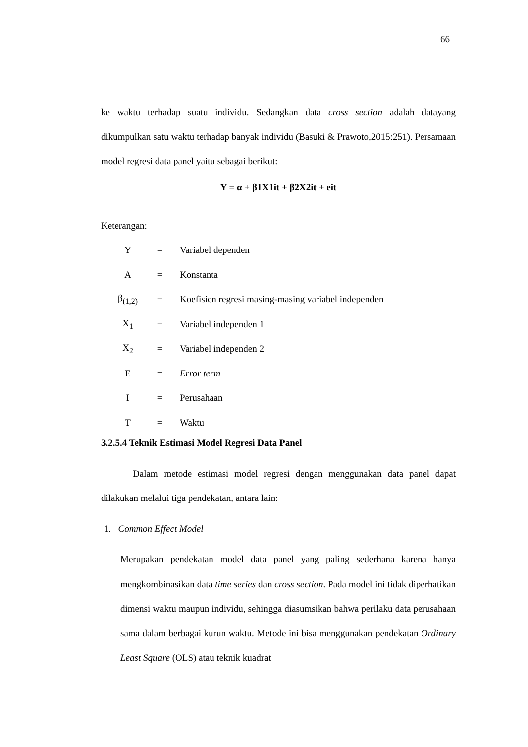66
ke waktu terhadap suatu individu. Sedangkan data cross section adalah datayang dikumpulkan satu waktu terhadap banyak individu (Basuki & Prawoto,2015:251). Persamaan model regresi data panel yaitu sebagai berikut:
Y = α + β1X1it + β2X2it + eit
Keterangan:
| Y | = | Variabel dependen |
| A | = | Konstanta |
| β<sub>(1,2)</sub> | = | Koefisien regresi masing-masing variabel independen |
| X<sub>1</sub> | = | Variabel independen 1 |
| X<sub>2</sub> | = | Variabel independen 2 |
| E | = | Error term |
| I | = | Perusahaan |
| T | = | Waktu |
3.2.5.4 Teknik Estimasi Model Regresi Data Panel
Dalam metode estimasi model regresi dengan menggunakan data panel dapat dilakukan melalui tiga pendekatan, antara lain:
1. Common Effect Model
Merupakan pendekatan model data panel yang paling sederhana karena hanya mengkombinasikan data time series dan cross section. Pada model ini tidak diperhatikan dimensi waktu maupun individu, sehingga diasumsikan bahwa perilaku data perusahaan sama dalam berbagai kurun waktu. Metode ini bisa menggunakan pendekatan Ordinary Least Square (OLS) atau teknik kuadrat